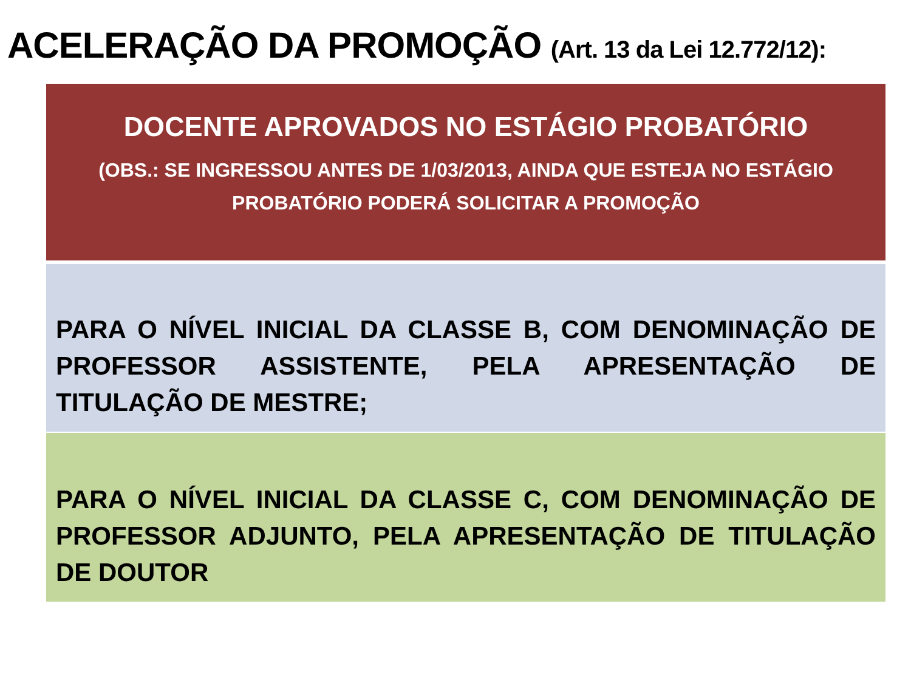ACELERAÇÃO DA PROMOÇÃO (Art. 13 da Lei 12.772/12):
DOCENTE APROVADOS NO ESTÁGIO PROBATÓRIO
(OBS.: SE INGRESSOU ANTES DE 1/03/2013, AINDA QUE ESTEJA NO ESTÁGIO PROBATÓRIO PODERÁ SOLICITAR A PROMOÇÃO
PARA O NÍVEL INICIAL DA CLASSE B, COM DENOMINAÇÃO DE PROFESSOR ASSISTENTE, PELA APRESENTAÇÃO DE TITULAÇÃO DE MESTRE;
PARA O NÍVEL INICIAL DA CLASSE C, COM DENOMINAÇÃO DE PROFESSOR ADJUNTO, PELA APRESENTAÇÃO DE TITULAÇÃO DE DOUTOR